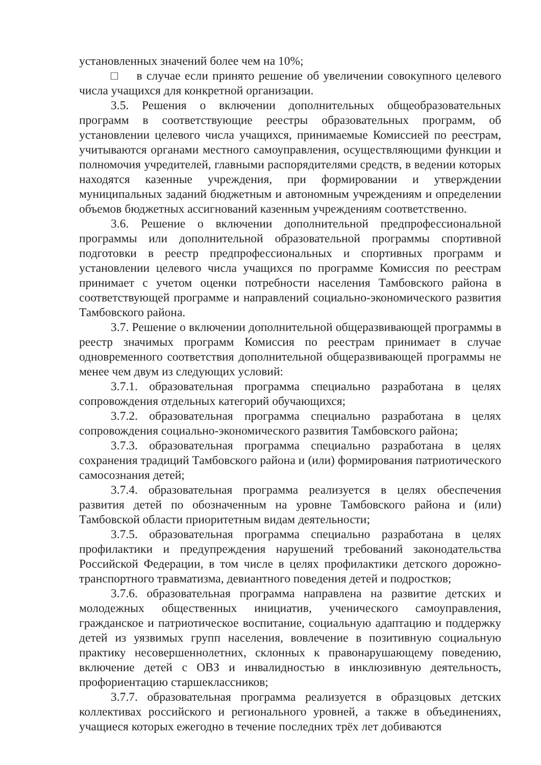установленных значений более чем на 10%;
□ в случае если принято решение об увеличении совокупного целевого числа учащихся для конкретной организации.
3.5. Решения о включении дополнительных общеобразовательных программ в соответствующие реестры образовательных программ, об установлении целевого числа учащихся, принимаемые Комиссией по реестрам, учитываются органами местного самоуправления, осуществляющими функции и полномочия учредителей, главными распорядителями средств, в ведении которых находятся казенные учреждения, при формировании и утверждении муниципальных заданий бюджетным и автономным учреждениям и определении объемов бюджетных ассигнований казенным учреждениям соответственно.
3.6. Решение о включении дополнительной предпрофессиональной программы или дополнительной образовательной программы спортивной подготовки в реестр предпрофессиональных и спортивных программ и установлении целевого числа учащихся по программе Комиссия по реестрам принимает с учетом оценки потребности населения Тамбовского района в соответствующей программе и направлений социально-экономического развития Тамбовского района.
3.7. Решение о включении дополнительной общеразвивающей программы в реестр значимых программ Комиссия по реестрам принимает в случае одновременного соответствия дополнительной общеразвивающей программы не менее чем двум из следующих условий:
3.7.1. образовательная программа специально разработана в целях сопровождения отдельных категорий обучающихся;
3.7.2. образовательная программа специально разработана в целях сопровождения социально-экономического развития Тамбовского района;
3.7.3. образовательная программа специально разработана в целях сохранения традиций Тамбовского района и (или) формирования патриотического самосознания детей;
3.7.4. образовательная программа реализуется в целях обеспечения развития детей по обозначенным на уровне Тамбовского района и (или) Тамбовской области приоритетным видам деятельности;
3.7.5. образовательная программа специально разработана в целях профилактики и предупреждения нарушений требований законодательства Российской Федерации, в том числе в целях профилактики детского дорожно-транспортного травматизма, девиантного поведения детей и подростков;
3.7.6. образовательная программа направлена на развитие детских и молодежных общественных инициатив, ученического самоуправления, гражданское и патриотическое воспитание, социальную адаптацию и поддержку детей из уязвимых групп населения, вовлечение в позитивную социальную практику несовершеннолетних, склонных к правонарушающему поведению, включение детей с ОВЗ и инвалидностью в инклюзивную деятельность, профориентацию старшеклассников;
3.7.7. образовательная программа реализуется в образцовых детских коллективах российского и регионального уровней, а также в объединениях, учащиеся которых ежегодно в течение последних трёх лет добиваются